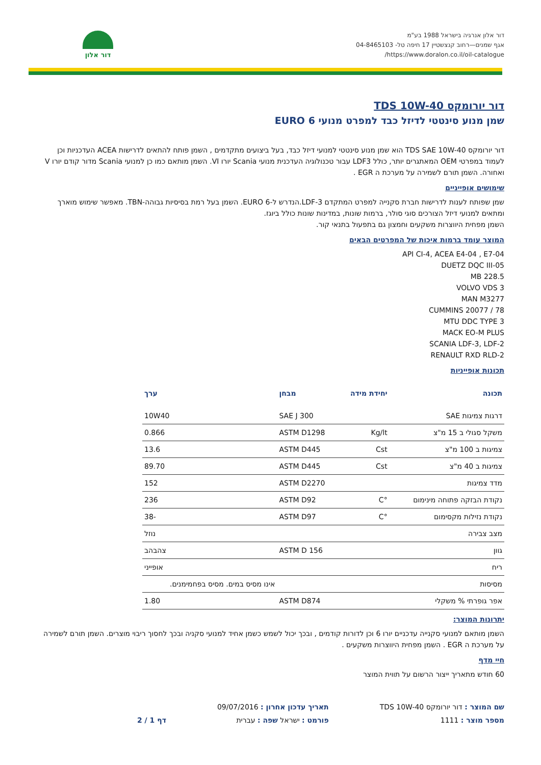דור אלון אנרגיה בישראל 1988 בע"מ
אגף שמנים—רחוב קנצשטיין 17 חיפה טל- 04-8465103
https://www.doralon.co.il/oil-catalogue/
דור אלון
דור יורומקס TDS 10W-40
שמן מנוע סינטטי לדיזל כבד למפרט מנועי EURO 6
דור יורומקס TDS SAE 10W-40 הוא שמן מנוע סינטטי למנועי דיזל כבד, בעל ביצועים מתקדמים , השמן פותח להתאים לדרישות ACEA העדכניות וכן לעמוד במפרטי OEM המאתגרים יותר, כולל LDF3 עבור טכנולוגיה העדכנית מנועי Scania יורו VI. השמן מותאם כמו כן למנועי Scania מדור קודם יורו V ואחורה. השמן תורם לשמירה על מערכת ה EGR .
שימושים אופייניים
שמן שפותח לענות לדרישות חברת סקנייה למפרט המתקדם LDF-3.הנדרש ל-EURO 6. השמן בעל רמת בסיסיות גבוהה-TBN. מאפשר שימוש מוארך ומתאים למנועי דיזל הצורכים סוגי סולר, ברמות שונות, במדינות שונות כולל ביוגז.
השמן מפחית היווצרות משקעים וחמצון גם בתפעול בתנאי קור.
המוצר עומד ברמות איכות של המפרטים הבאים
API CI-4, ACEA E4-04 , E7-04
DUETZ DQC III-05
MB 228.5
VOLVO VDS 3
MAN M3277
CUMMINS 20077 / 78
MTU DDC TYPE 3
MACK EO-M PLUS
SCANIA LDF-3, LDF-2
RENAULT RXD RLD-2
תכונות אופייניות
| תכונה | יחידת מידה | מבחן | ערך |
| --- | --- | --- | --- |
| דרגות צמיגות SAE | | SAE J 300 | 10W40 |
| משקל סגולי ב 15 מ"צ | Kg/lt | ASTM D1298 | 0.866 |
| צמיגות ב 100 מ"צ | Cst | ASTM D445 | 13.6 |
| צמיגות ב 40 מ"צ | Cst | ASTM D445 | 89.70 |
| מדד צמיגות | | ASTM D2270 | 152 |
| נקודת הבזקה פתוחה מינימום | °C | ASTM D92 | 236 |
| נקודת נזילות מקסימום | °C | ASTM D97 | -38 |
| מצב צבירה | | | נוזל |
| גוון | | ASTM D 156 | צהבהב |
| ריח | | | אופייני |
| מסיסות | | | אינו מסיס במים. מסיס בפחמימנים. |
| אפר גופרתי % משקלי | | ASTM D874 | 1.80 |
יתרונות המוצר:
השמן מותאם למנועי סקנייה עדכניים יורו 6 וכן לדורות קודמים , ובכך יכול לשמש כשמן אחיד למנועי סקניה ובכך לחסוך ריבוי מוצרים. השמן תורם לשמירה על מערכת ה EGR . השמן מפחית היווצרות משקעים .
חיי מדף
60 חודש מתאריך ייצור הרשום על תווית המוצר
שם המוצר : דור יורומקס TDS 10W-40
מספר מוצר : 1111
תאריך עדכון אחרון : 09/07/2016
פורמט : ישראל שפה : עברית
דף 1 / 2